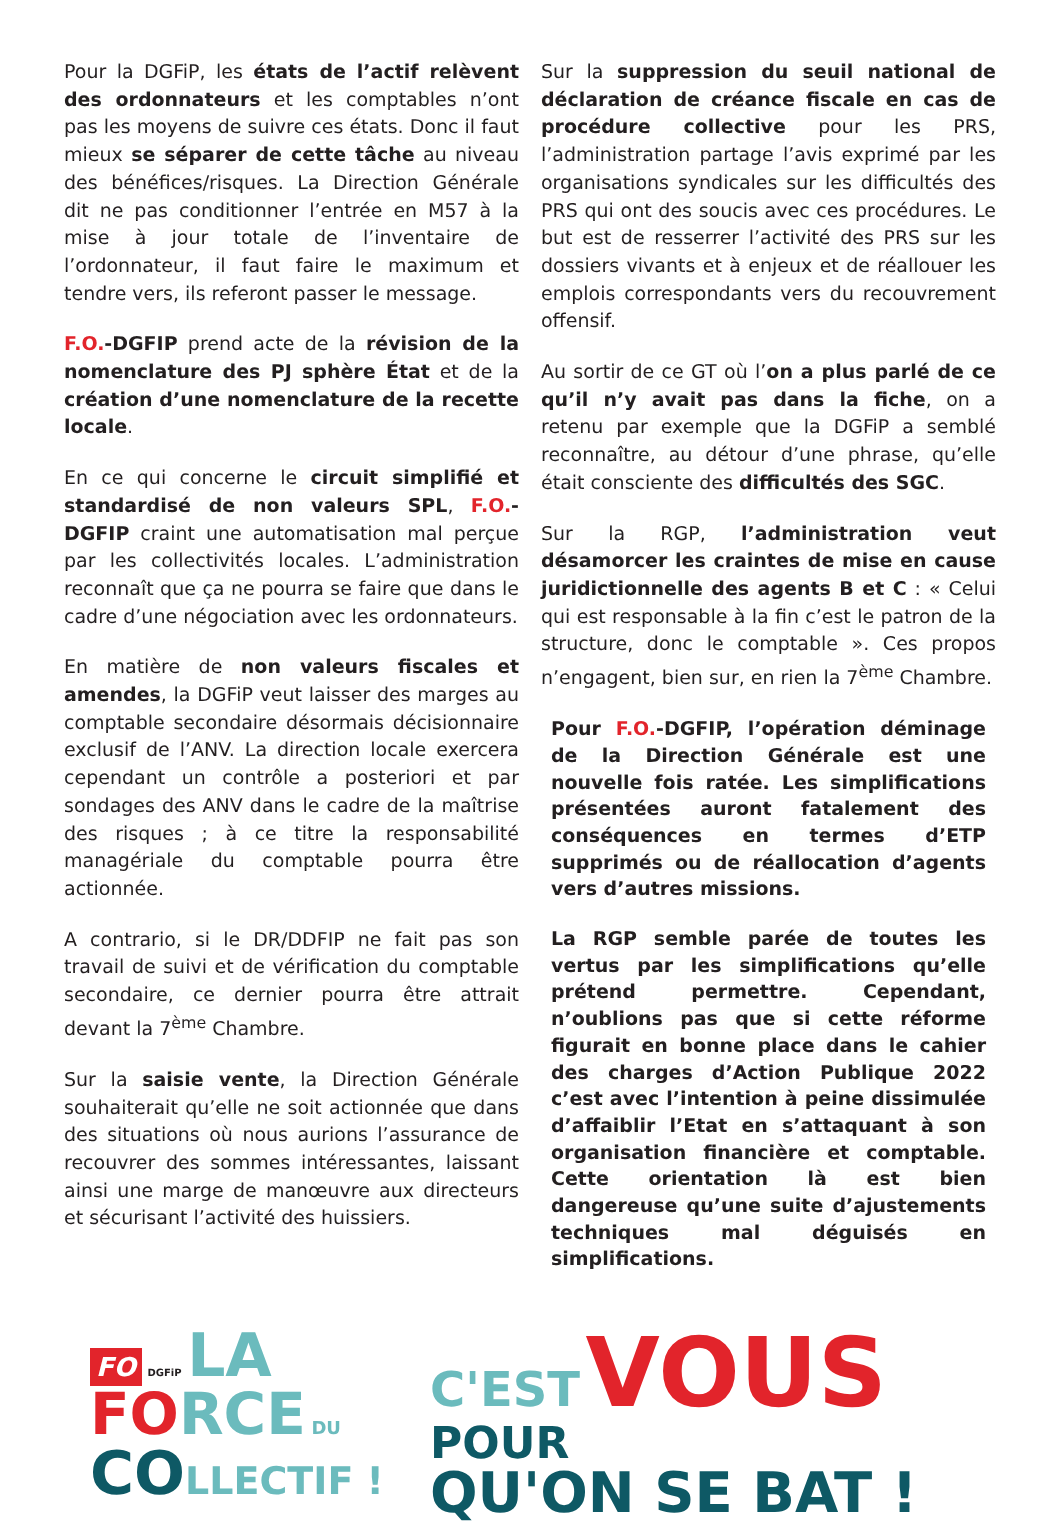Pour la DGFiP, les états de l’actif relèvent des ordonnateurs et les comptables n’ont pas les moyens de suivre ces états. Donc il faut mieux se séparer de cette tâche au niveau des bénéfices/risques. La Direction Générale dit ne pas conditionner l’entrée en M57 à la mise à jour totale de l’inventaire de l’ordonnateur, il faut faire le maximum et tendre vers, ils referont passer le message.
F.O.-DGFIP prend acte de la révision de la nomenclature des PJ sphère État et de la création d’une nomenclature de la recette locale.
En ce qui concerne le circuit simplifié et standardisé de non valeurs SPL, F.O.-DGFIP craint une automatisation mal perçue par les collectivités locales. L’administration reconnaît que ça ne pourra se faire que dans le cadre d’une négociation avec les ordonnateurs.
En matière de non valeurs fiscales et amendes, la DGFiP veut laisser des marges au comptable secondaire désormais décisionnaire exclusif de l’ANV. La direction locale exercera cependant un contrôle a posteriori et par sondages des ANV dans le cadre de la maîtrise des risques ; à ce titre la responsabilité managériale du comptable pourra être actionnée.
A contrario, si le DR/DDFIP ne fait pas son travail de suivi et de vérification du comptable secondaire, ce dernier pourra être attrait devant la 7<sup>ème</sup> Chambre.
Sur la saisie vente, la Direction Générale souhaiterait qu’elle ne soit actionnée que dans des situations où nous aurions l’assurance de recouvrer des sommes intéressantes, laissant ainsi une marge de manœuvre aux directeurs et sécurisant l’activité des huissiers.
Sur la suppression du seuil national de déclaration de créance fiscale en cas de procédure collective pour les PRS, l’administration partage l’avis exprimé par les organisations syndicales sur les difficultés des PRS qui ont des soucis avec ces procédures. Le but est de resserrer l’activité des PRS sur les dossiers vivants et à enjeux et de réallouer les emplois correspondants vers du recouvrement offensif.
Au sortir de ce GT où l’on a plus parlé de ce qu’il n’y avait pas dans la fiche, on a retenu par exemple que la DGFiP a semblé reconnaître, au détour d’une phrase, qu’elle était consciente des difficultés des SGC.
Sur la RGP, l’administration veut désamorcer les craintes de mise en cause juridictionnelle des agents B et C : « Celui qui est responsable à la fin c’est le patron de la structure, donc le comptable ». Ces propos n’engagent, bien sur, en rien la 7<sup>ème</sup> Chambre.
Pour F.O.-DGFIP, l’opération déminage de la Direction Générale est une nouvelle fois ratée. Les simplifications présentées auront fatalement des conséquences en termes d’ETP supprimés ou de réallocation d’agents vers d’autres missions.
La RGP semble parée de toutes les vertus par les simplifications qu’elle prétend permettre. Cependant, n’oublions pas que si cette réforme figurait en bonne place dans le cahier des charges d’Action Publique 2022 c’est avec l’intention à peine dissimulée d’affaiblir l’Etat en s’attaquant à son organisation financière et comptable. Cette orientation là est bien dangereuse qu’une suite d’ajustements techniques mal déguisés en simplifications.
FO DGFiP LA
FO RCE DU
CO LLECTIF !
C'EST VOUS
POUR
QU'ON SE BAT !